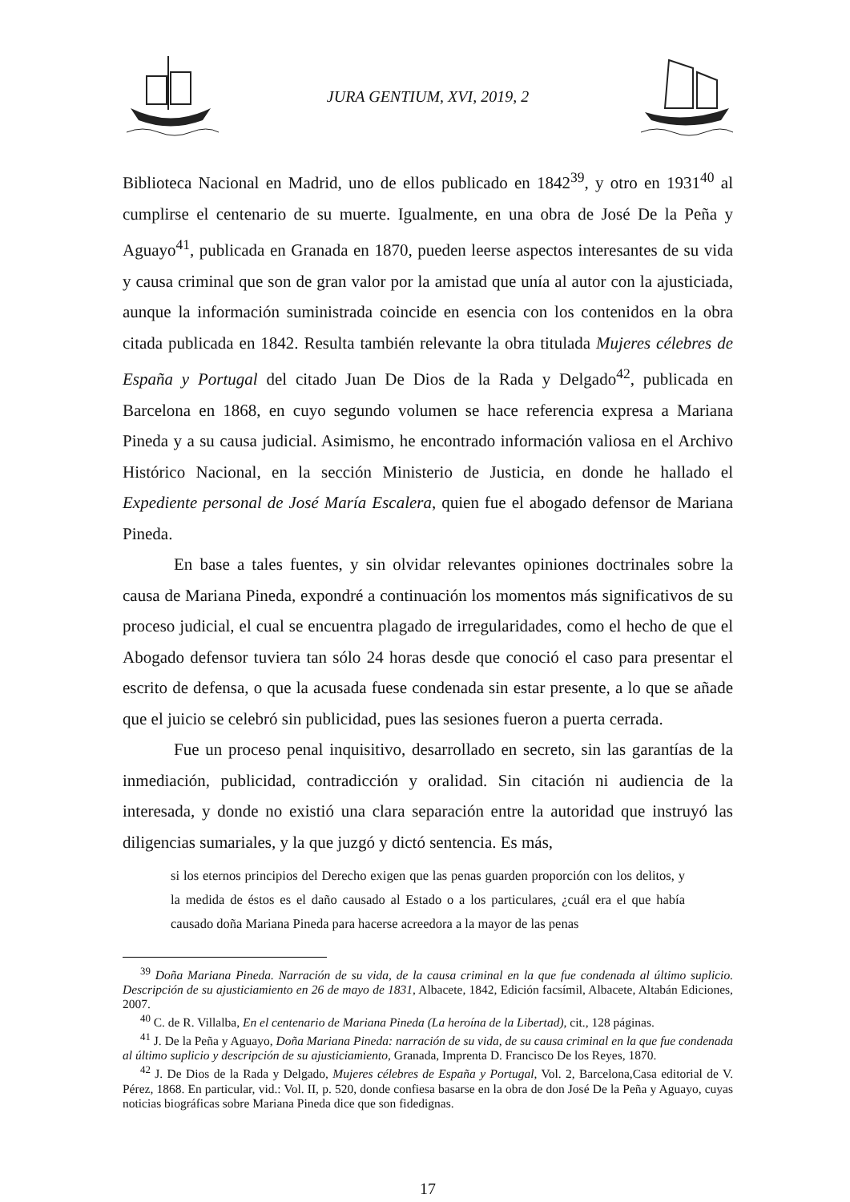JURA GENTIUM, XVI, 2019, 2
Biblioteca Nacional en Madrid, uno de ellos publicado en 1842<sup>39</sup>, y otro en 1931<sup>40</sup> al cumplirse el centenario de su muerte. Igualmente, en una obra de José De la Peña y Aguayo<sup>41</sup>, publicada en Granada en 1870, pueden leerse aspectos interesantes de su vida y causa criminal que son de gran valor por la amistad que unía al autor con la ajusticiada, aunque la información suministrada coincide en esencia con los contenidos en la obra citada publicada en 1842. Resulta también relevante la obra titulada Mujeres célebres de España y Portugal del citado Juan De Dios de la Rada y Delgado<sup>42</sup>, publicada en Barcelona en 1868, en cuyo segundo volumen se hace referencia expresa a Mariana Pineda y a su causa judicial. Asimismo, he encontrado información valiosa en el Archivo Histórico Nacional, en la sección Ministerio de Justicia, en donde he hallado el Expediente personal de José María Escalera, quien fue el abogado defensor de Mariana Pineda.
En base a tales fuentes, y sin olvidar relevantes opiniones doctrinales sobre la causa de Mariana Pineda, expondré a continuación los momentos más significativos de su proceso judicial, el cual se encuentra plagado de irregularidades, como el hecho de que el Abogado defensor tuviera tan sólo 24 horas desde que conoció el caso para presentar el escrito de defensa, o que la acusada fuese condenada sin estar presente, a lo que se añade que el juicio se celebró sin publicidad, pues las sesiones fueron a puerta cerrada.
Fue un proceso penal inquisitivo, desarrollado en secreto, sin las garantías de la inmediación, publicidad, contradicción y oralidad. Sin citación ni audiencia de la interesada, y donde no existió una clara separación entre la autoridad que instruyó las diligencias sumariales, y la que juzgó y dictó sentencia. Es más,
si los eternos principios del Derecho exigen que las penas guarden proporción con los delitos, y la medida de éstos es el daño causado al Estado o a los particulares, ¿cuál era el que había causado doña Mariana Pineda para hacerse acreedora a la mayor de las penas
<sup>39</sup> Doña Mariana Pineda. Narración de su vida, de la causa criminal en la que fue condenada al último suplicio. Descripción de su ajusticiamiento en 26 de mayo de 1831, Albacete, 1842, Edición facsímil, Albacete, Altabán Ediciones, 2007.
<sup>40</sup> C. de R. Villalba, En el centenario de Mariana Pineda (La heroína de la Libertad), cit., 128 páginas.
<sup>41</sup> J. De la Peña y Aguayo, Doña Mariana Pineda: narración de su vida, de su causa criminal en la que fue condenada al último suplicio y descripción de su ajusticiamiento, Granada, Imprenta D. Francisco De los Reyes, 1870.
<sup>42</sup> J. De Dios de la Rada y Delgado, Mujeres célebres de España y Portugal, Vol. 2, Barcelona,Casa editorial de V. Pérez, 1868. En particular, vid.: Vol. II, p. 520, donde confiesa basarse en la obra de don José De la Peña y Aguayo, cuyas noticias biográficas sobre Mariana Pineda dice que son fidedignas.
17